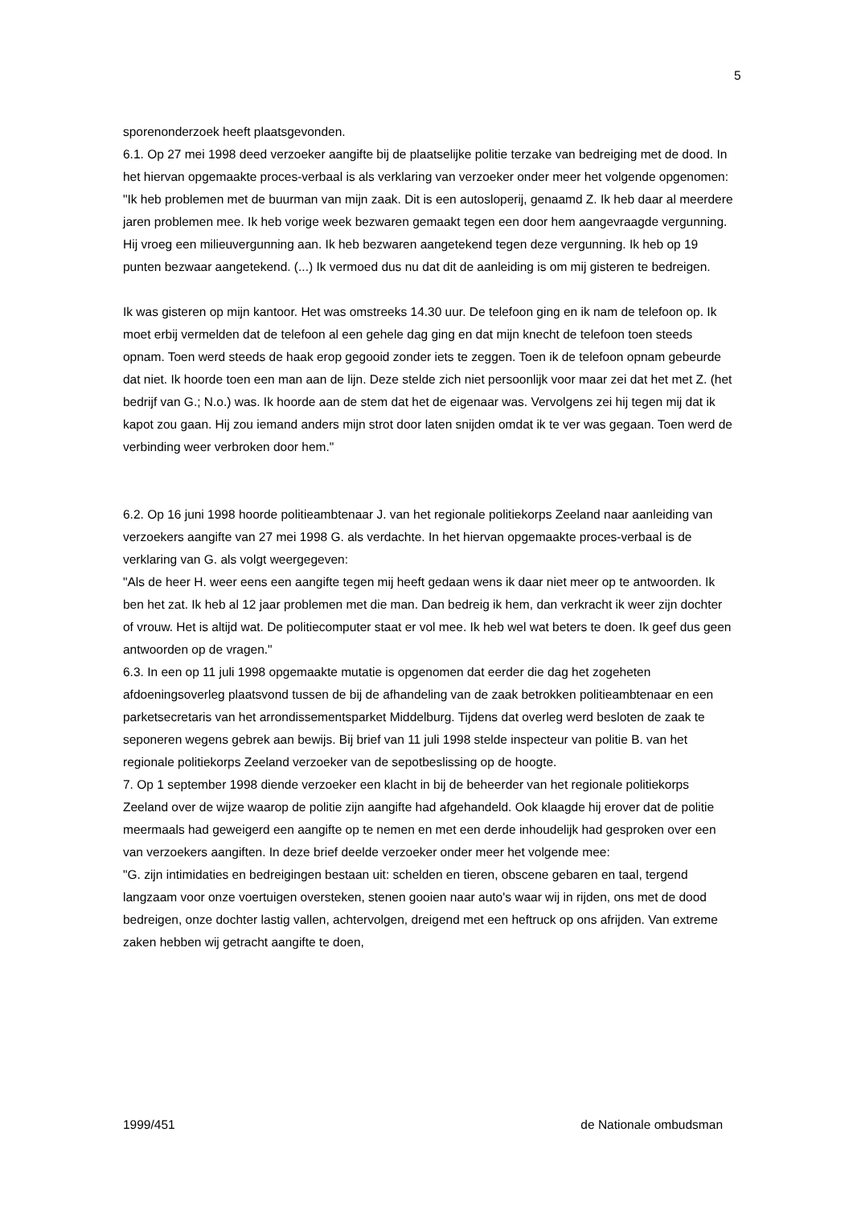5
sporenonderzoek heeft plaatsgevonden.
6.1. Op 27 mei 1998 deed verzoeker aangifte bij de plaatselijke politie terzake van bedreiging met de dood. In het hiervan opgemaakte proces-verbaal is als verklaring van verzoeker onder meer het volgende opgenomen:
"Ik heb problemen met de buurman van mijn zaak. Dit is een autosloperij, genaamd Z. Ik heb daar al meerdere jaren problemen mee. Ik heb vorige week bezwaren gemaakt tegen een door hem aangevraagde vergunning. Hij vroeg een milieuvergunning aan. Ik heb bezwaren aangetekend tegen deze vergunning. Ik heb op 19 punten bezwaar aangetekend. (...) Ik vermoed dus nu dat dit de aanleiding is om mij gisteren te bedreigen.
Ik was gisteren op mijn kantoor. Het was omstreeks 14.30 uur. De telefoon ging en ik nam de telefoon op. Ik moet erbij vermelden dat de telefoon al een gehele dag ging en dat mijn knecht de telefoon toen steeds opnam. Toen werd steeds de haak erop gegooid zonder iets te zeggen. Toen ik de telefoon opnam gebeurde dat niet. Ik hoorde toen een man aan de lijn. Deze stelde zich niet persoonlijk voor maar zei dat het met Z. (het bedrijf van G.; N.o.) was. Ik hoorde aan de stem dat het de eigenaar was. Vervolgens zei hij tegen mij dat ik kapot zou gaan. Hij zou iemand anders mijn strot door laten snijden omdat ik te ver was gegaan. Toen werd de verbinding weer verbroken door hem."
6.2. Op 16 juni 1998 hoorde politieambtenaar J. van het regionale politiekorps Zeeland naar aanleiding van verzoekers aangifte van 27 mei 1998 G. als verdachte. In het hiervan opgemaakte proces-verbaal is de verklaring van G. als volgt weergegeven:
"Als de heer H. weer eens een aangifte tegen mij heeft gedaan wens ik daar niet meer op te antwoorden. Ik ben het zat. Ik heb al 12 jaar problemen met die man. Dan bedreig ik hem, dan verkracht ik weer zijn dochter of vrouw. Het is altijd wat. De politiecomputer staat er vol mee. Ik heb wel wat beters te doen. Ik geef dus geen antwoorden op de vragen."
6.3. In een op 11 juli 1998 opgemaakte mutatie is opgenomen dat eerder die dag het zogeheten afdoeningsoverleg plaatsvond tussen de bij de afhandeling van de zaak betrokken politieambtenaar en een parketsecretaris van het arrondissementsparket Middelburg. Tijdens dat overleg werd besloten de zaak te seponeren wegens gebrek aan bewijs. Bij brief van 11 juli 1998 stelde inspecteur van politie B. van het regionale politiekorps Zeeland verzoeker van de sepotbeslissing op de hoogte.
7. Op 1 september 1998 diende verzoeker een klacht in bij de beheerder van het regionale politiekorps Zeeland over de wijze waarop de politie zijn aangifte had afgehandeld. Ook klaagde hij erover dat de politie meermaals had geweigerd een aangifte op te nemen en met een derde inhoudelijk had gesproken over een van verzoekers aangiften. In deze brief deelde verzoeker onder meer het volgende mee:
"G. zijn intimidaties en bedreigingen bestaan uit: schelden en tieren, obscene gebaren en taal, tergend langzaam voor onze voertuigen oversteken, stenen gooien naar auto's waar wij in rijden, ons met de dood bedreigen, onze dochter lastig vallen, achtervolgen, dreigend met een heftruck op ons afrijden. Van extreme zaken hebben wij getracht aangifte te doen,
1999/451 de Nationale ombudsman